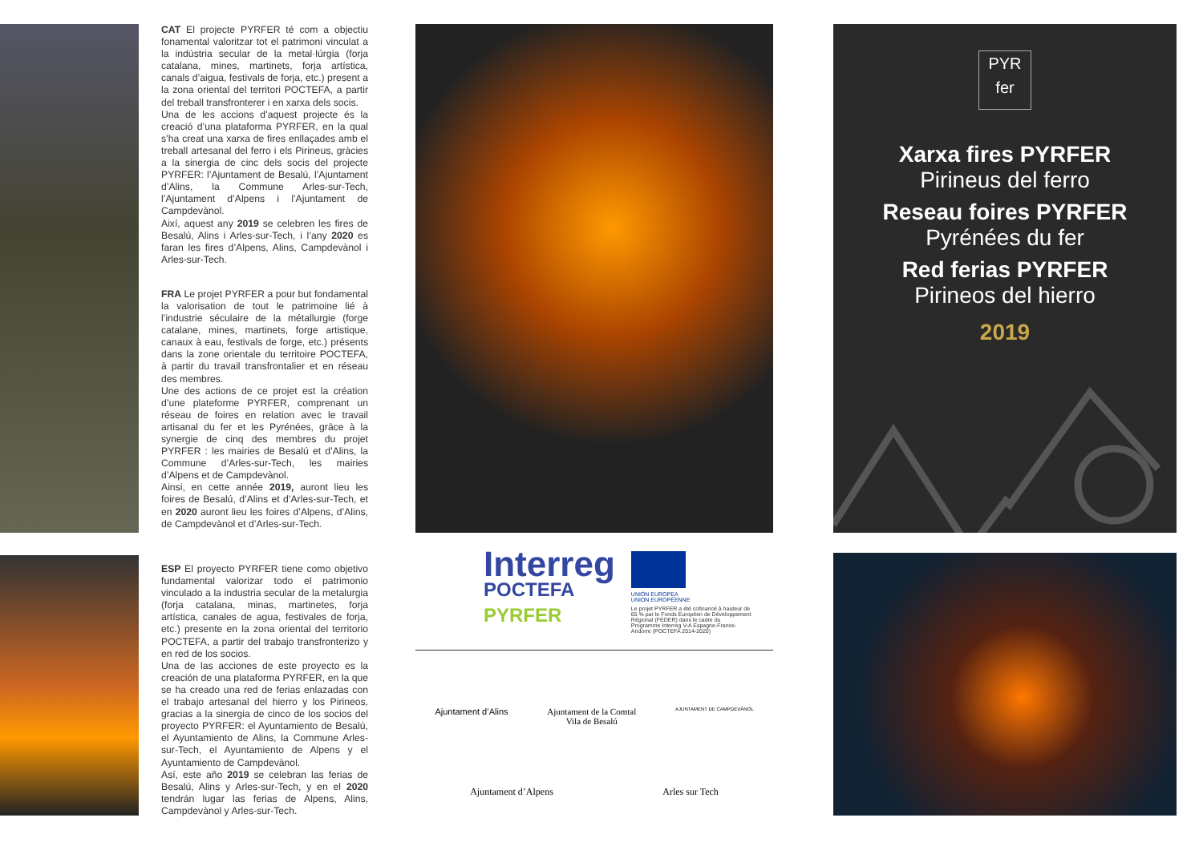CAT El projecte PYRFER té com a objectiu fonamental valoritzar tot el patrimoni vinculat a la indústria secular de la metal·lúrgia (forja catalana, mines, martinets, forja artística, canals d’aigua, festivals de forja, etc.) present a la zona oriental del territori POCTEFA, a partir del treball transfronterer i en xarxa dels socis.
Una de les accions d’aquest projecte és la creació d’una plataforma PYRFER, en la qual s’ha creat una xarxa de fires enllaçades amb el treball artesanal del ferro i els Pirineus, gràcies a la sinergia de cinc dels socis del projecte PYRFER: l’Ajuntament de Besalú, l’Ajuntament d’Alins, la Commune Arles-sur-Tech, l’Ajuntament d’Alpens i l’Ajuntament de Campdevànol.
Així, aquest any 2019 se celebren les fires de Besalú, Alins i Arles-sur-Tech, i l’any 2020 es faran les fires d’Alpens, Alins, Campdevànol i Arles-sur-Tech.
FRA Le projet PYRFER a pour but fondamental la valorisation de tout le patrimoine lié à l’industrie séculaire de la métallurgie (forge catalane, mines, martinets, forge artistique, canaux à eau, festivals de forge, etc.) présents dans la zone orientale du territoire POCTEFA, à partir du travail transfrontalier et en réseau des membres.
Une des actions de ce projet est la création d’une plateforme PYRFER, comprenant un réseau de foires en relation avec le travail artisanal du fer et les Pyrénées, grâce à la synergie de cinq des membres du projet PYRFER : les mairies de Besalú et d’Alins, la Commune d’Arles-sur-Tech, les mairies d’Alpens et de Campdevànol.
Ainsi, en cette année 2019, auront lieu les foires de Besalú, d’Alins et d’Arles-sur-Tech, et en 2020 auront lieu les foires d’Alpens, d’Alins, de Campdevànol et d’Arles-sur-Tech.
ESP El proyecto PYRFER tiene como objetivo fundamental valorizar todo el patrimonio vinculado a la industria secular de la metalurgia (forja catalana, minas, martinetes, forja artística, canales de agua, festivales de forja, etc.) presente en la zona oriental del territorio POCTEFA, a partir del trabajo transfronterizo y en red de los socios.
Una de las acciones de este proyecto es la creación de una plataforma PYRFER, en la que se ha creado una red de ferias enlazadas con el trabajo artesanal del hierro y los Pirineos, gracias a la sinergia de cinco de los socios del proyecto PYRFER: el Ayuntamiento de Besalú, el Ayuntamiento de Alins, la Commune Arles-sur-Tech, el Ayuntamiento de Alpens y el Ayuntamiento de Campdevànol.
Así, este año 2019 se celebran las ferias de Besalú, Alins y Arles-sur-Tech, y en el 2020 tendrán lugar las ferias de Alpens, Alins, Campdevànol y Arles-sur-Tech.
Interreg
POCTEFA
PYRFER
UNIÓN EUROPEA
UNION EUROPÉENNE
Le projet PYRFER a été cofinancé à hauteur de 65 % par le Fonds Européen de Développement Régional (FEDER) dans le cadre du Programme Interreg V-A Espagne-France-Andorre (POCTEFA 2014-2020)
Ajuntament d’Alins Ajuntament de la Comtal
Vila de Besalú
AJUNTAMENT DE CAMPDEVÀNOL
Ajuntament d’Alpens Arles sur Tech
PYR
fer
Xarxa fires PYRFER
Pirineus del ferro
Reseau foires PYRFER
Pyrénées du fer
Red ferias PYRFER
Pirineos del hierro
2019